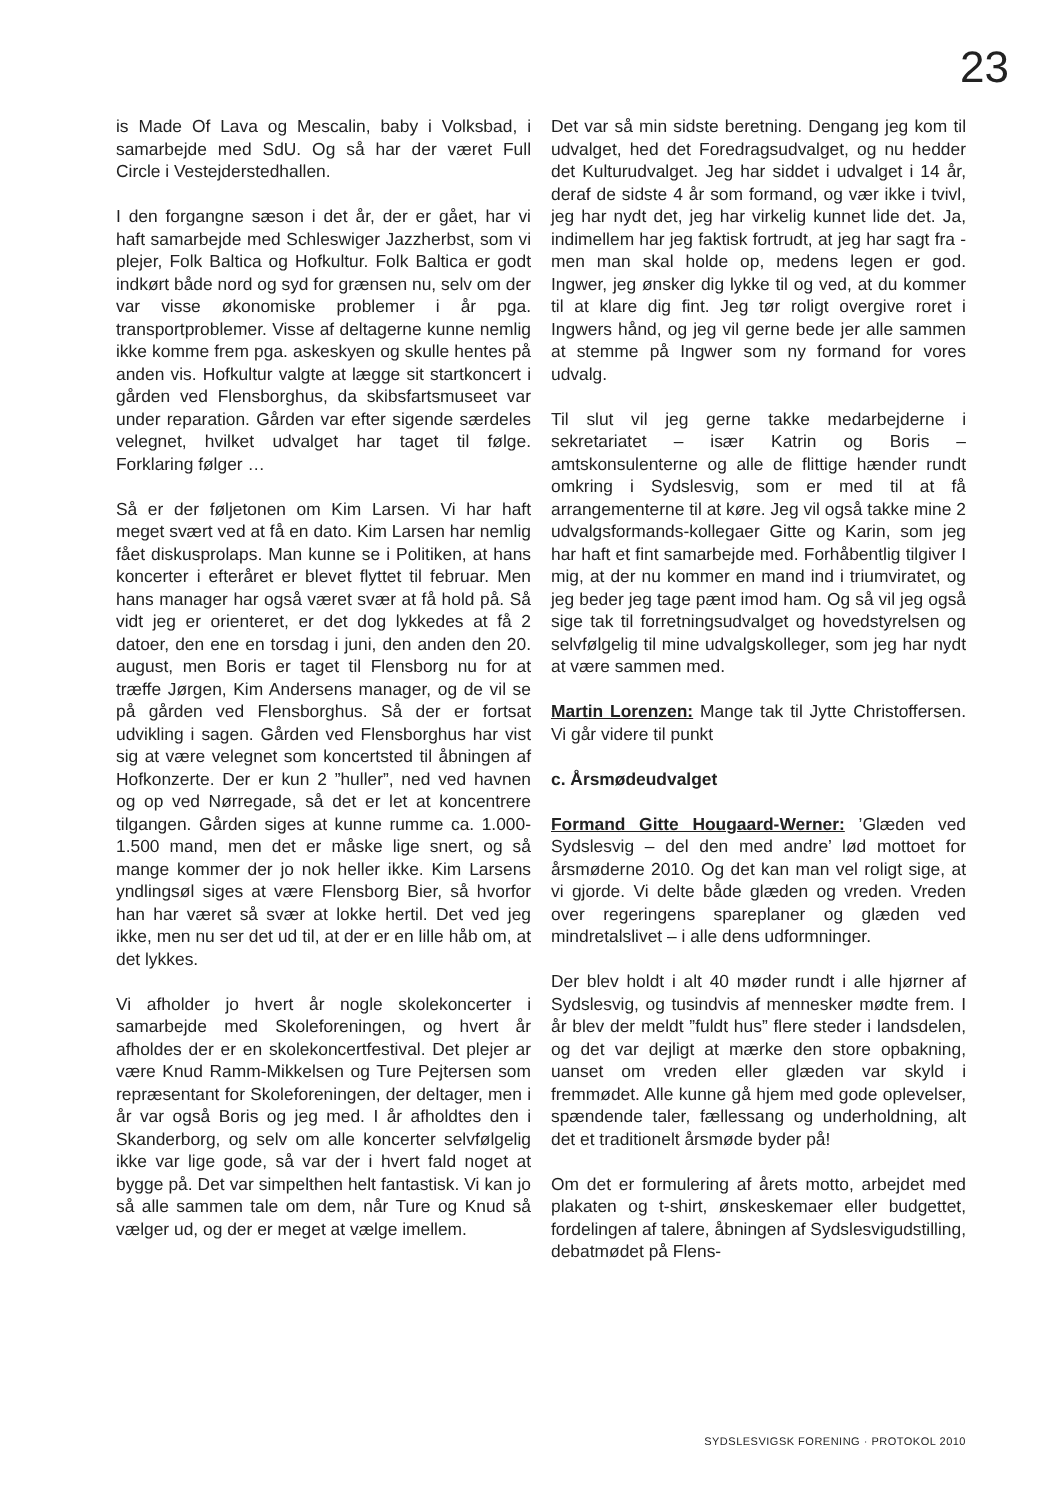23
is Made Of Lava og Mescalin, baby i Volksbad, i samarbejde med SdU. Og så har der været Full Circle i Vestejderstedhallen.
I den forgangne sæson i det år, der er gået, har vi haft samarbejde med Schleswiger Jazzherbst, som vi plejer, Folk Baltica og Hofkultur. Folk Baltica er godt indkørt både nord og syd for grænsen nu, selv om der var visse økonomiske problemer i år pga. transportproblemer. Visse af deltagerne kunne nemlig ikke komme frem pga. askeskyen og skulle hentes på anden vis. Hofkultur valgte at lægge sit startkoncert i gården ved Flensborghus, da skibsfartsmuseet var under reparation. Gården var efter sigende særdeles velegnet, hvilket udvalget har taget til følge. Forklaring følger …
Så er der føljetonen om Kim Larsen. Vi har haft meget svært ved at få en dato. Kim Larsen har nemlig fået diskusprolaps. Man kunne se i Politiken, at hans koncerter i efteråret er blevet flyttet til februar. Men hans manager har også været svær at få hold på. Så vidt jeg er orienteret, er det dog lykkedes at få 2 datoer, den ene en torsdag i juni, den anden den 20. august, men Boris er taget til Flensborg nu for at træffe Jørgen, Kim Andersens manager, og de vil se på gården ved Flensborghus. Så der er fortsat udvikling i sagen. Gården ved Flensborghus har vist sig at være velegnet som koncertsted til åbningen af Hofkonzerte. Der er kun 2 ”huller”, ned ved havnen og op ved Nørregade, så det er let at koncentrere tilgangen. Gården siges at kunne rumme ca. 1.000-1.500 mand, men det er måske lige snert, og så mange kommer der jo nok heller ikke. Kim Larsens yndlingsøl siges at være Flensborg Bier, så hvorfor han har været så svær at lokke hertil. Det ved jeg ikke, men nu ser det ud til, at der er en lille håb om, at det lykkes.
Vi afholder jo hvert år nogle skolekoncerter i samarbejde med Skoleforeningen, og hvert år afholdes der er en skolekoncertfestival. Det plejer ar være Knud Ramm-Mikkelsen og Ture Pejtersen som repræsentant for Skoleforeningen, der deltager, men i år var også Boris og jeg med. I år afholdtes den i Skanderborg, og selv om alle koncerter selvfølgelig ikke var lige gode, så var der i hvert fald noget at bygge på. Det var simpelthen helt fantastisk. Vi kan jo så alle sammen tale om dem, når Ture og Knud så vælger ud, og der er meget at vælge imellem.
Det var så min sidste beretning. Dengang jeg kom til udvalget, hed det Foredragsudvalget, og nu hedder det Kulturudvalget. Jeg har siddet i udvalget i 14 år, deraf de sidste 4 år som formand, og vær ikke i tvivl, jeg har nydt det, jeg har virkelig kunnet lide det. Ja, indimellem har jeg faktisk fortrudt, at jeg har sagt fra - men man skal holde op, medens legen er god. Ingwer, jeg ønsker dig lykke til og ved, at du kommer til at klare dig fint. Jeg tør roligt overgive roret i Ingwers hånd, og jeg vil gerne bede jer alle sammen at stemme på Ingwer som ny formand for vores udvalg.
Til slut vil jeg gerne takke medarbejderne i sekretariatet – især Katrin og Boris – amtskonsulenterne og alle de flittige hænder rundt omkring i Sydslesvig, som er med til at få arrangementerne til at køre. Jeg vil også takke mine 2 udvalgsformands-kollegaer Gitte og Karin, som jeg har haft et fint samarbejde med. Forhåbentlig tilgiver I mig, at der nu kommer en mand ind i triumviratet, og jeg beder jeg tage pænt imod ham. Og så vil jeg også sige tak til forretningsudvalget og hovedstyrelsen og selvfølgelig til mine udvalgskolleger, som jeg har nydt at være sammen med.
Martin Lorenzen: Mange tak til Jytte Christoffersen. Vi går videre til punkt
c. Årsmødeudvalget
Formand Gitte Hougaard-Werner: ’Glæden ved Sydslesvig – del den med andre’ lød mottoet for årsmøderne 2010. Og det kan man vel roligt sige, at vi gjorde. Vi delte både glæden og vreden. Vreden over regeringens spareplaner og glæden ved mindretalslivet – i alle dens udformninger.
Der blev holdt i alt 40 møder rundt i alle hjørner af Sydslesvig, og tusindvis af mennesker mødte frem. I år blev der meldt ”fuldt hus” flere steder i landsdelen, og det var dejligt at mærke den store opbakning, uanset om vreden eller glæden var skyld i fremmødet. Alle kunne gå hjem med gode oplevelser, spændende taler, fællessang og underholdning, alt det et traditionelt årsmøde byder på!
Om det er formulering af årets motto, arbejdet med plakaten og t-shirt, ønskeskemaer eller budgettet, fordelingen af talere, åbningen af Sydslesvigudstilling, debatmødet på Flens-
SYDSLESVIGSK FORENING · PROTOKOL 2010